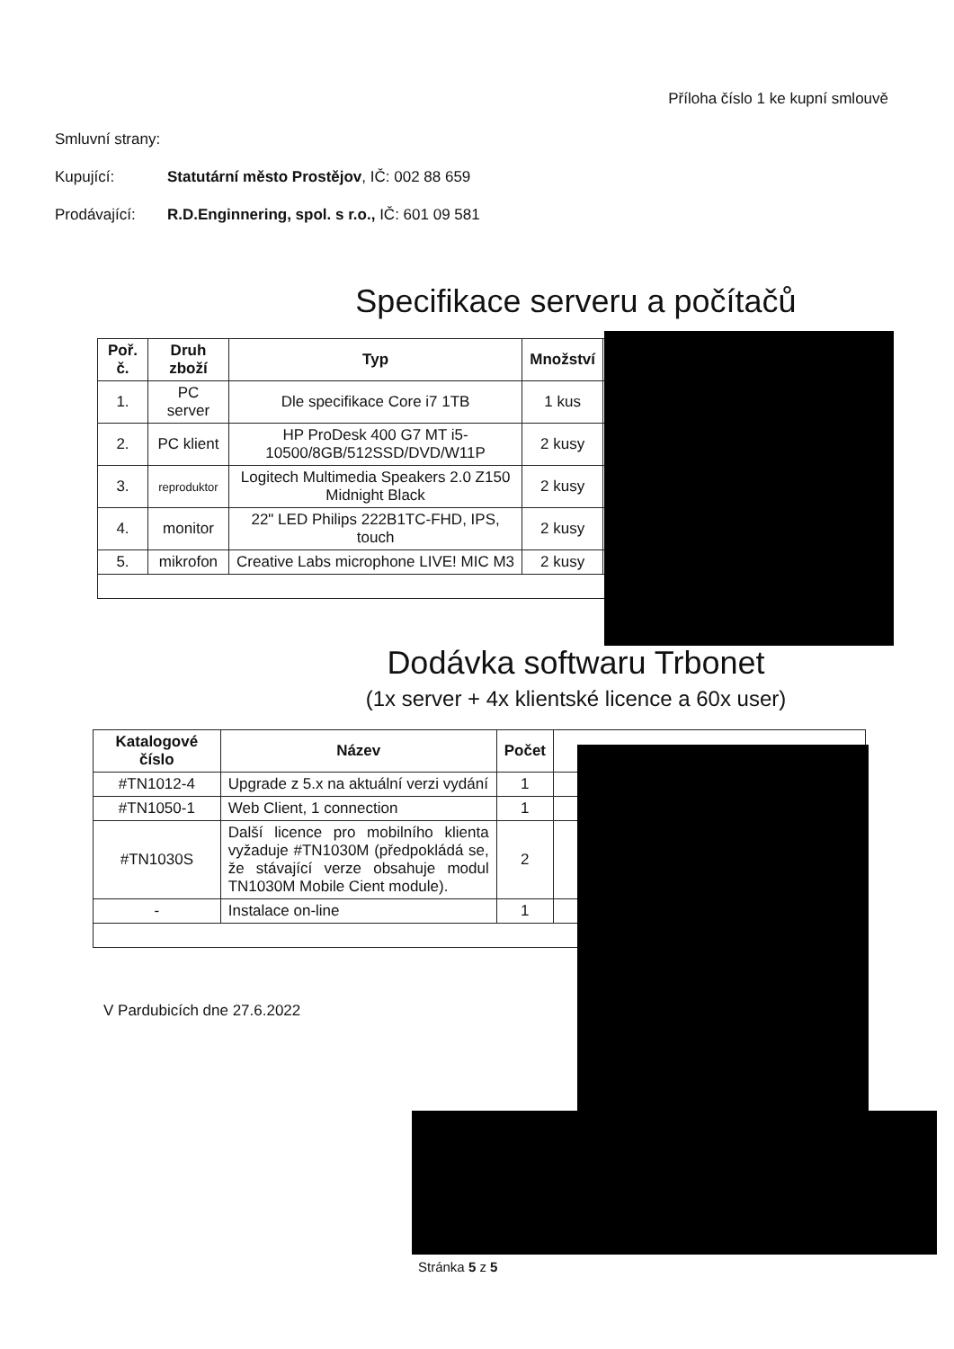Příloha číslo 1 ke kupní smlouvě
Smluvní strany:
Kupující: Statutární město Prostějov, IČ: 002 88 659
Prodávající: R.D.Enginnering, spol. s r.o., IČ: 601 09 581
Specifikace serveru a počítačů
| Poř. č. | Druh zboží | Typ | Množství | |
| --- | --- | --- | --- | --- |
| 1. | PC server | Dle specifikace Core i7 1TB | 1 kus | |
| 2. | PC klient | HP ProDesk 400 G7 MT i5-10500/8GB/512SSD/DVD/W11P | 2 kusy | |
| 3. | reproduktor | Logitech Multimedia Speakers 2.0 Z150 Midnight Black | 2 kusy | |
| 4. | monitor | 22" LED Philips 222B1TC-FHD, IPS, touch | 2 kusy | |
| 5. | mikrofon | Creative Labs microphone LIVE! MIC M3 | 2 kusy | |
Dodávka softwaru Trbonet
(1x server + 4x klientské licence a 60x user)
| Katalogové číslo | Název | Počet | |
| --- | --- | --- | --- |
| #TN1012-4 | Upgrade z 5.x na aktuální verzi vydání | 1 | |
| #TN1050-1 | Web Client, 1 connection | 1 | |
| #TN1030S | Další licence pro mobilního klienta vyžaduje #TN1030M (předpokládá se, že stávající verze obsahuje modul TN1030M Mobile Cient module). | 2 | |
| - | Instalace on-line | 1 | |
V Pardubicích dne 27.6.2022
Stránka 5 z 5